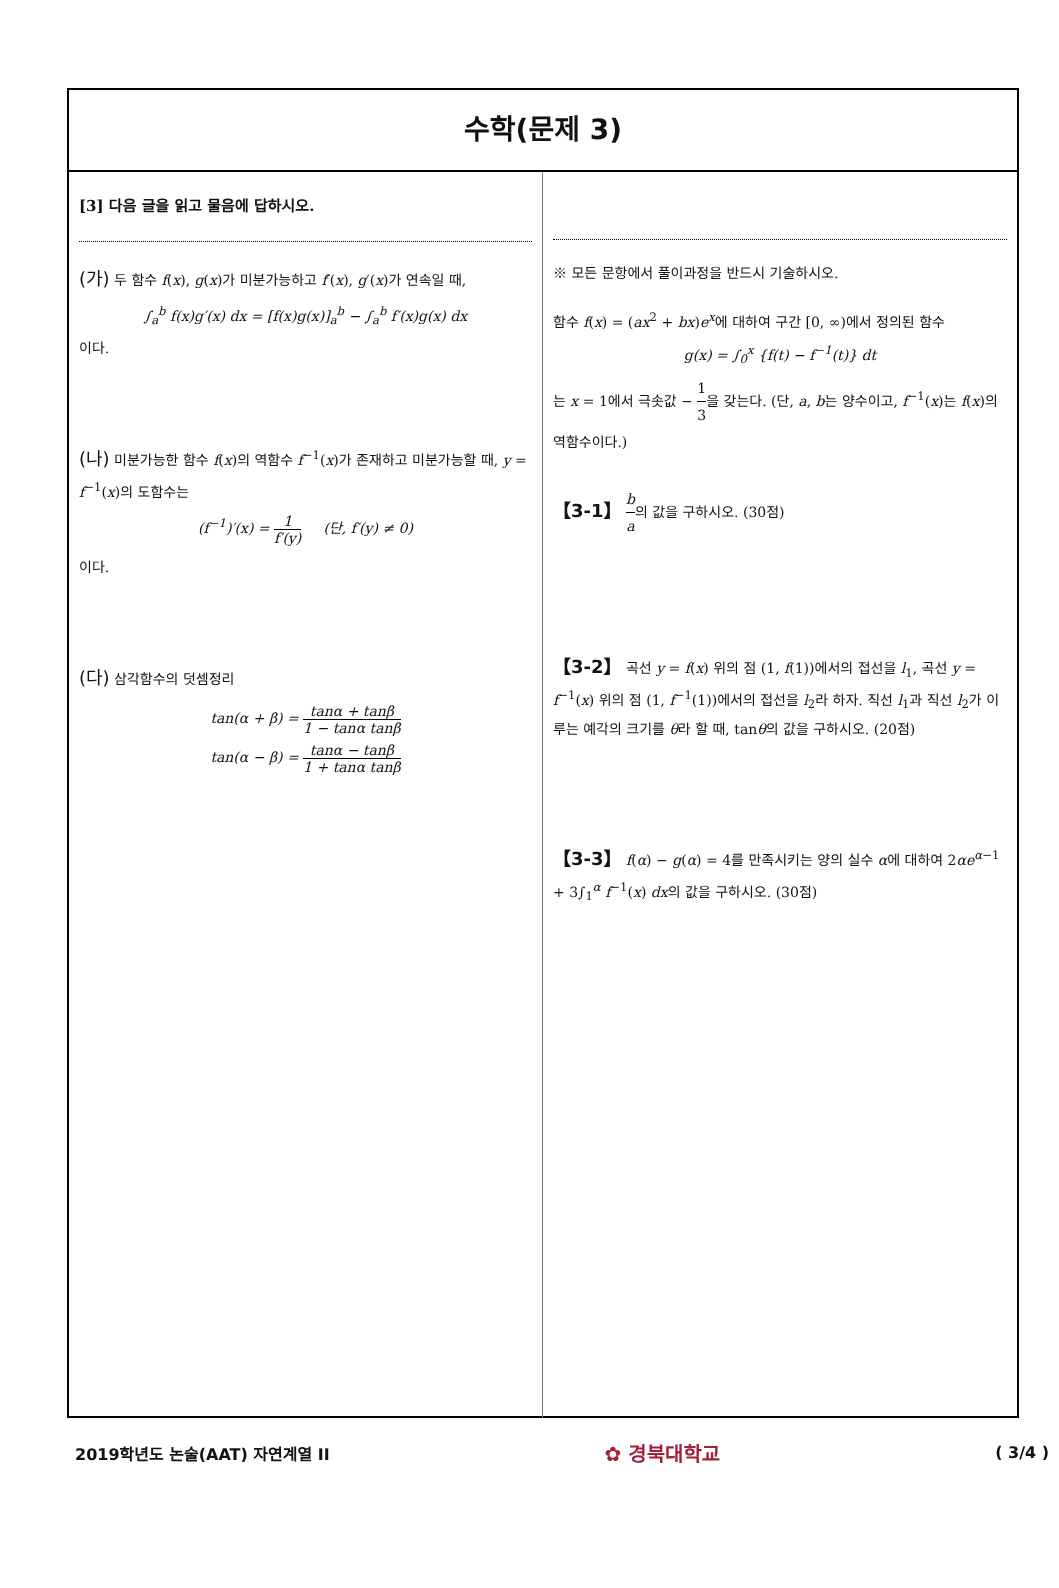수학(문제 3)
[3] 다음 글을 읽고 물음에 답하시오.
(가) 두 함수 f(x), g(x)가 미분가능하고 f′(x), g′(x)가 연속일 때,
∫<sub>a</sub><sup>b</sup> f(x)g′(x) dx = [f(x)g(x)]<sub>a</sub><sup>b</sup> − ∫<sub>a</sub><sup>b</sup> f′(x)g(x) dx
이다.
(나) 미분가능한 함수 f(x)의 역함수 f<sup>−1</sup>(x)가 존재하고 미분가능할 때, y = f<sup>−1</sup>(x)의 도함수는
(f<sup>−1</sup>)′(x) = 1 f′(y) (단, f′(y) ≠ 0)
이다.
(다) 삼각함수의 덧셈정리
tan(α + β) = tanα + tanβ 1 − tanα tanβ
tan(α − β) = tanα − tanβ 1 + tanα tanβ
※ 모든 문항에서 풀이과정을 반드시 기술하시오.
함수 f(x) = (ax<sup>2</sup> + bx)e<sup>x</sup>에 대하여 구간 [0, ∞)에서 정의된 함수
g(x) = ∫<sub>0</sub><sup>x</sup> {f(t) − f<sup>−1</sup>(t)} dt
는 x = 1에서 극솟값 − 1 3을 갖는다. (단, a, b는 양수이고, f<sup>−1</sup>(x)는 f(x)의 역함수이다.)
【3-1】 b a의 값을 구하시오. (30점)
【3-2】 곡선 y = f(x) 위의 점 (1, f(1))에서의 접선을 l<sub>1</sub>, 곡선 y = f<sup>−1</sup>(x) 위의 점 (1, f<sup>−1</sup>(1))에서의 접선을 l<sub>2</sub>라 하자. 직선 l<sub>1</sub>과 직선 l<sub>2</sub>가 이루는 예각의 크기를 θ라 할 때, tanθ의 값을 구하시오. (20점)
【3-3】 f(α) − g(α) = 4를 만족시키는 양의 실수 α에 대하여 2αe<sup>α−1</sup> + 3∫<sub>1</sub><sup>α</sup> f<sup>−1</sup>(x) dx의 값을 구하시오. (30점)
2019학년도 논술(AAT) 자연계열 II ✿ 경북대학교 ( 3/4 )